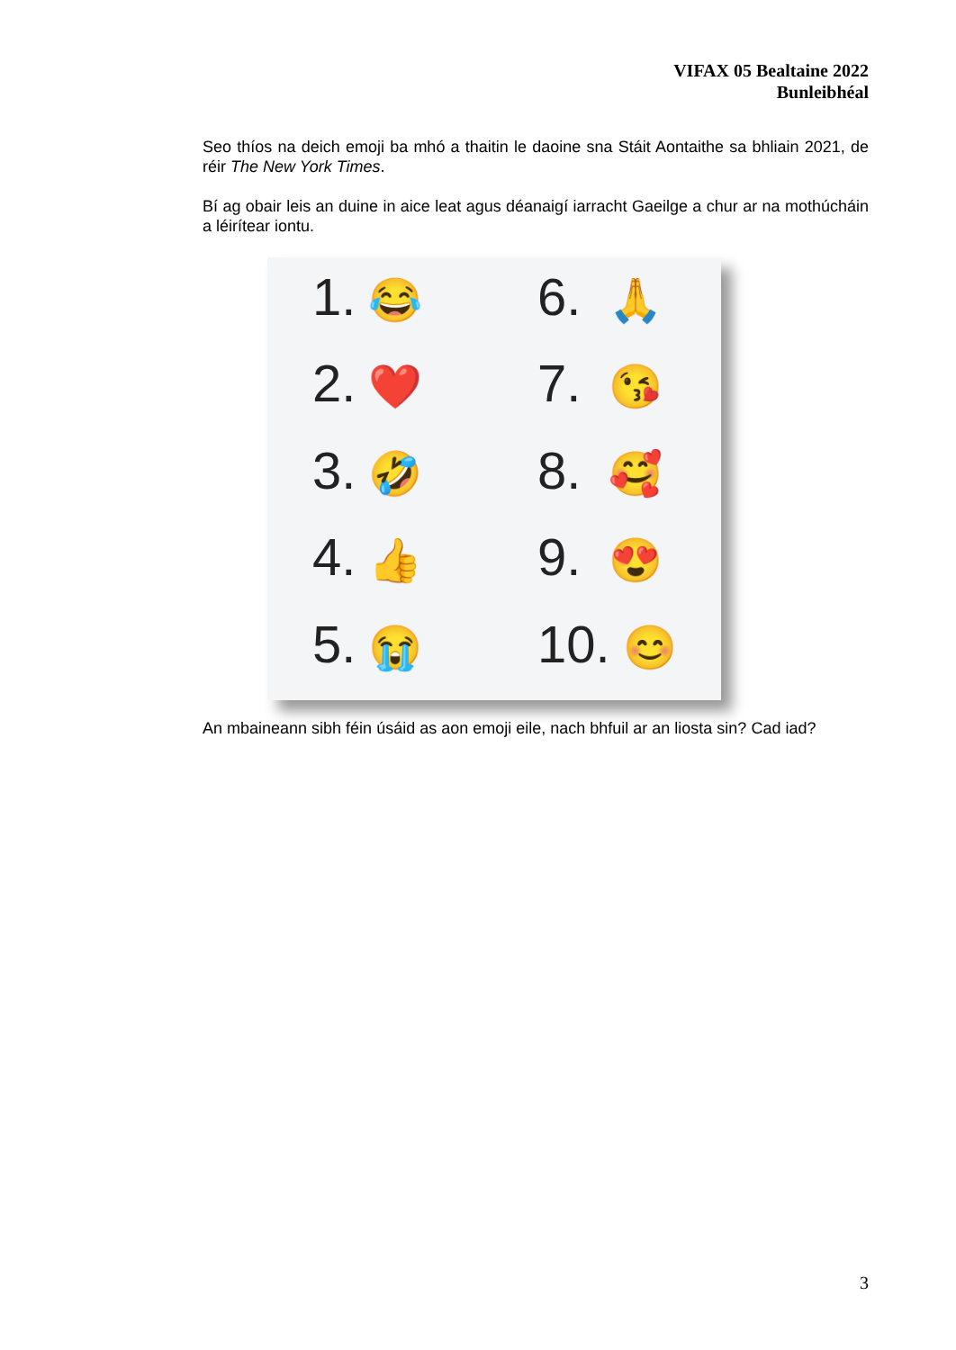VIFAX 05 Bealtaine 2022
Bunleibhéal
Seo thíos na deich emoji ba mhó a thaitin le daoine sna Stáit Aontaithe sa bhliain 2021, de réir The New York Times.
Bí ag obair leis an duine in aice leat agus déanaigí iarracht Gaeilge a chur ar na mothúcháin a léirítear iontu.
1. 😂
6. 🙏
2. ❤️
7. 😘
3. 🤣
8. 🥰
4. 👍
9. 😍
5. 😭
10. 😊
An mbaineann sibh féin úsáid as aon emoji eile, nach bhfuil ar an liosta sin? Cad iad?
3